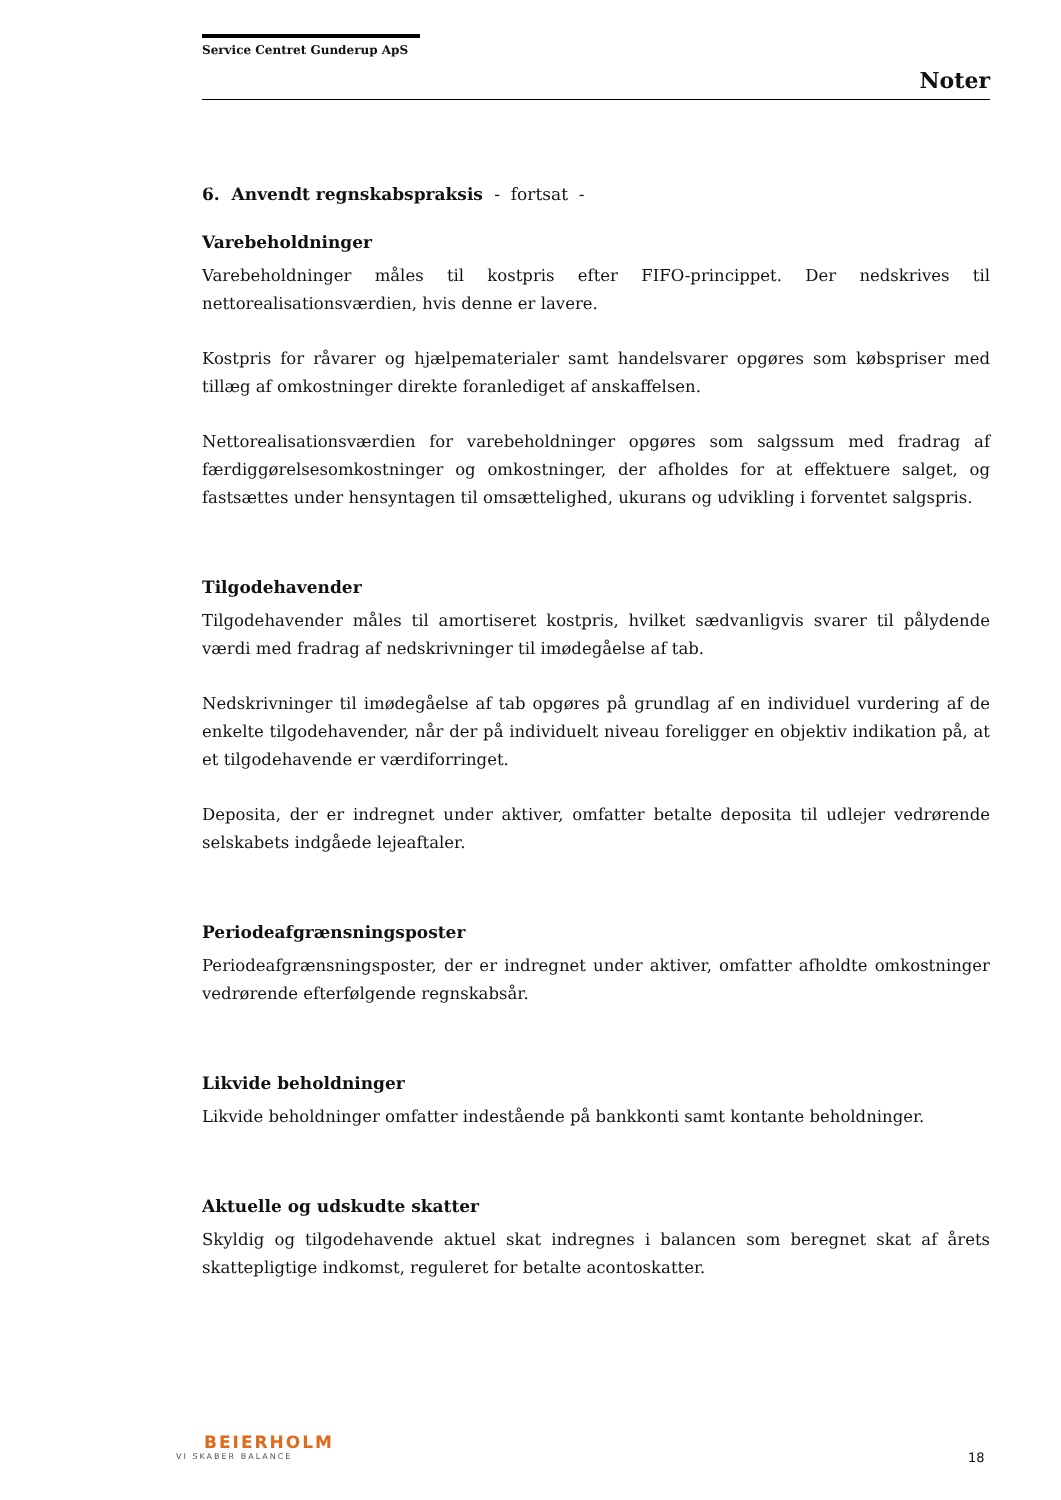Service Centret Gunderup ApS
Noter
6. Anvendt regnskabspraksis - fortsat -
Varebeholdninger
Varebeholdninger måles til kostpris efter FIFO-princippet. Der nedskrives til nettorealisationsværdien, hvis denne er lavere.
Kostpris for råvarer og hjælpematerialer samt handelsvarer opgøres som købspriser med tillæg af omkostninger direkte foranlediget af anskaffelsen.
Nettorealisationsværdien for varebeholdninger opgøres som salgssum med fradrag af færdiggørelsesomkostninger og omkostninger, der afholdes for at effektuere salget, og fastsættes under hensyntagen til omsættelighed, ukurans og udvikling i forventet salgspris.
Tilgodehavender
Tilgodehavender måles til amortiseret kostpris, hvilket sædvanligvis svarer til pålydende værdi med fradrag af nedskrivninger til imødegåelse af tab.
Nedskrivninger til imødegåelse af tab opgøres på grundlag af en individuel vurdering af de enkelte tilgodehavender, når der på individuelt niveau foreligger en objektiv indikation på, at et tilgodehavende er værdiforringet.
Deposita, der er indregnet under aktiver, omfatter betalte deposita til udlejer vedrørende selskabets indgåede lejeaftaler.
Periodeafgrænsningsposter
Periodeafgrænsningsposter, der er indregnet under aktiver, omfatter afholdte omkostninger vedrørende efterfølgende regnskabsår.
Likvide beholdninger
Likvide beholdninger omfatter indestående på bankkonti samt kontante beholdninger.
Aktuelle og udskudte skatter
Skyldig og tilgodehavende aktuel skat indregnes i balancen som beregnet skat af årets skattepligtige indkomst, reguleret for betalte acontoskatter.
BEIERHOLM
VI SKABER BALANCE
18